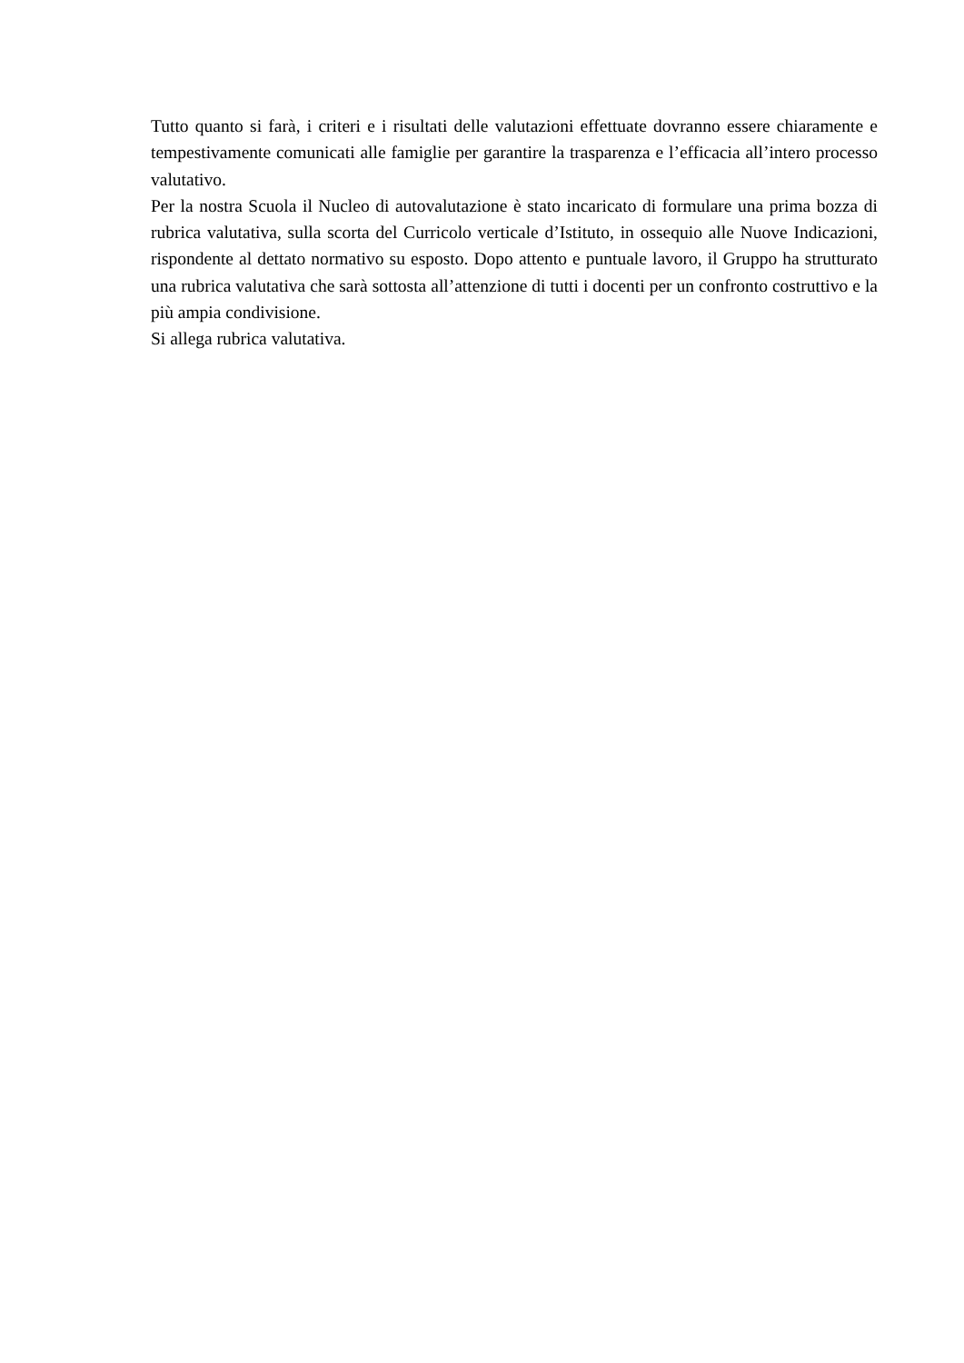Tutto quanto si farà, i criteri e i risultati delle valutazioni effettuate dovranno essere chiaramente e tempestivamente comunicati alle famiglie per garantire la trasparenza e l’efficacia all’intero processo valutativo.
Per la nostra Scuola il Nucleo di autovalutazione è stato incaricato di formulare una prima bozza di rubrica valutativa, sulla scorta del Curricolo verticale d’Istituto, in ossequio alle Nuove Indicazioni, rispondente al dettato normativo su esposto. Dopo attento e puntuale lavoro, il Gruppo ha strutturato una rubrica valutativa che sarà sottosta all’attenzione di tutti i docenti per un confronto costruttivo e la più ampia condivisione.
Si allega rubrica valutativa.